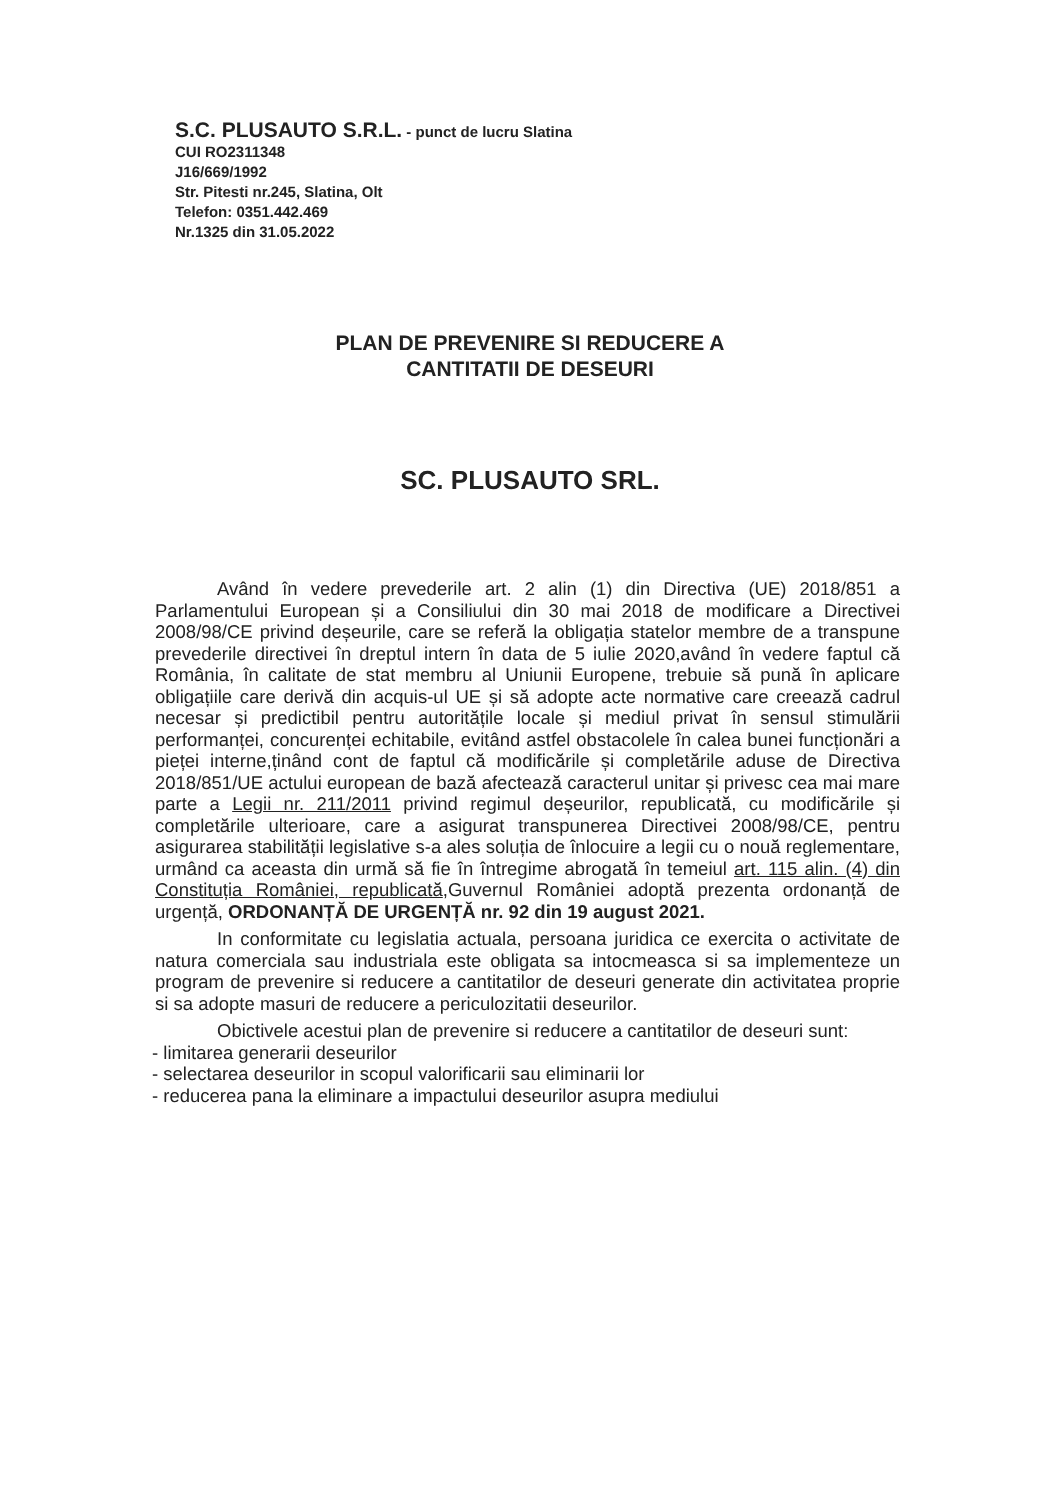S.C. PLUSAUTO S.R.L. - punct de lucru Slatina
CUI RO2311348
J16/669/1992
Str. Pitesti nr.245, Slatina, Olt
Telefon: 0351.442.469
Nr.1325 din 31.05.2022
PLAN DE PREVENIRE SI REDUCERE A
CANTITATII DE DESEURI
SC. PLUSAUTO SRL.
Având în vedere prevederile art. 2 alin (1) din Directiva (UE) 2018/851 a Parlamentului European și a Consiliului din 30 mai 2018 de modificare a Directivei 2008/98/CE privind deșeurile, care se referă la obligația statelor membre de a transpune prevederile directivei în dreptul intern în data de 5 iulie 2020,având în vedere faptul că România, în calitate de stat membru al Uniunii Europene, trebuie să pună în aplicare obligațiile care derivă din acquis-ul UE și să adopte acte normative care creează cadrul necesar și predictibil pentru autoritățile locale și mediul privat în sensul stimulării performanței, concurenței echitabile, evitând astfel obstacolele în calea bunei funcționări a pieței interne,ținând cont de faptul că modificările și completările aduse de Directiva 2018/851/UE actului european de bază afectează caracterul unitar și privesc cea mai mare parte a Legii nr. 211/2011 privind regimul deșeurilor, republicată, cu modificările și completările ulterioare, care a asigurat transpunerea Directivei 2008/98/CE, pentru asigurarea stabilității legislative s-a ales soluția de înlocuire a legii cu o nouă reglementare, urmând ca aceasta din urmă să fie în întregime abrogată în temeiul art. 115 alin. (4) din Constituția României, republicată,Guvernul României adoptă prezenta ordonanță de urgență, ORDONANȚĂ DE URGENȚĂ nr. 92 din 19 august 2021.
In conformitate cu legislatia actuala, persoana juridica ce exercita o activitate de natura comerciala sau industriala este obligata sa intocmeasca si sa implementeze un program de prevenire si reducere a cantitatilor de deseuri generate din activitatea proprie si sa adopte masuri de reducere a periculozitatii deseurilor.
Obictivele acestui plan de prevenire si reducere a cantitatilor de deseuri sunt:
- limitarea generarii deseurilor
- selectarea deseurilor in scopul valorificarii sau eliminarii lor
- reducerea pana la eliminare a impactului deseurilor asupra mediului